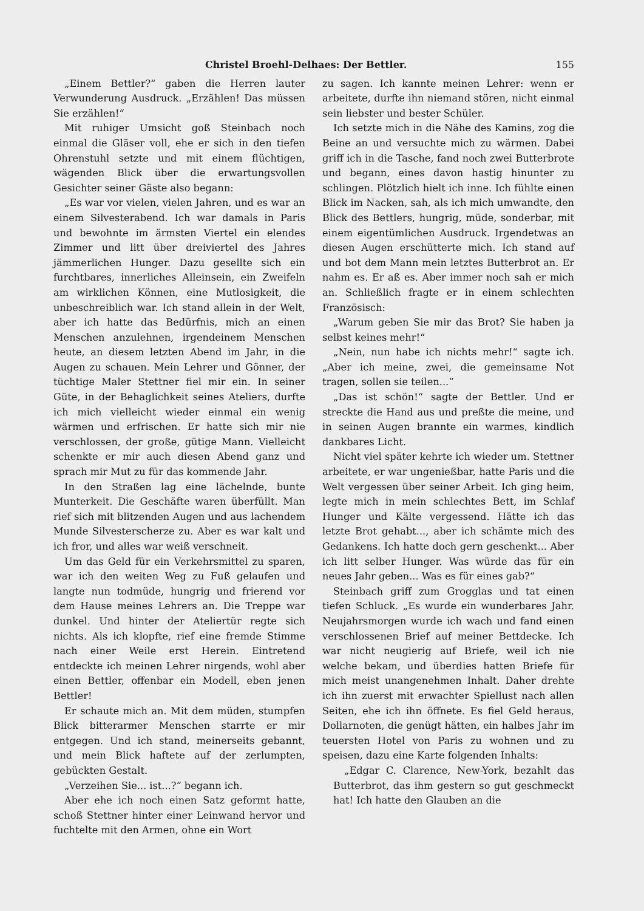Christel Broehl-Delhaes: Der Bettler. 155
„Einem Bettler?“ gaben die Herren lauter Verwunderung Ausdruck. „Erzählen! Das müssen Sie erzählen!“
Mit ruhiger Umsicht goß Steinbach noch einmal die Gläser voll, ehe er sich in den tiefen Ohrenstuhl setzte und mit einem flüchtigen, wägenden Blick über die erwartungsvollen Gesichter seiner Gäste also begann:
„Es war vor vielen, vielen Jahren, und es war an einem Silvesterabend. Ich war damals in Paris und bewohnte im ärmsten Viertel ein elendes Zimmer und litt über dreiviertel des Jahres jämmerlichen Hunger. Dazu gesellte sich ein furchtbares, innerliches Alleinsein, ein Zweifeln am wirklichen Können, eine Mutlosigkeit, die unbeschreiblich war. Ich stand allein in der Welt, aber ich hatte das Bedürfnis, mich an einen Menschen anzulehnen, irgendeinem Menschen heute, an diesem letzten Abend im Jahr, in die Augen zu schauen. Mein Lehrer und Gönner, der tüchtige Maler Stettner fiel mir ein. In seiner Güte, in der Behaglichkeit seines Ateliers, durfte ich mich vielleicht wieder einmal ein wenig wärmen und erfrischen. Er hatte sich mir nie verschlossen, der große, gütige Mann. Vielleicht schenkte er mir auch diesen Abend ganz und sprach mir Mut zu für das kommende Jahr.
In den Straßen lag eine lächelnde, bunte Munterkeit. Die Geschäfte waren überfüllt. Man rief sich mit blitzenden Augen und aus lachendem Munde Silvesterscherze zu. Aber es war kalt und ich fror, und alles war weiß verschneit.
Um das Geld für ein Verkehrsmittel zu sparen, war ich den weiten Weg zu Fuß gelaufen und langte nun todmüde, hungrig und frierend vor dem Hause meines Lehrers an. Die Treppe war dunkel. Und hinter der Ateliertür regte sich nichts. Als ich klopfte, rief eine fremde Stimme nach einer Weile erst Herein. Eintretend entdeckte ich meinen Lehrer nirgends, wohl aber einen Bettler, offenbar ein Modell, eben jenen Bettler!
Er schaute mich an. Mit dem müden, stumpfen Blick bitterarmer Menschen starrte er mir entgegen. Und ich stand, meinerseits gebannt, und mein Blick haftete auf der zerlumpten, gebückten Gestalt.
„Verzeihen Sie... ist...?“ begann ich.
Aber ehe ich noch einen Satz geformt hatte, schoß Stettner hinter einer Leinwand hervor und fuchtelte mit den Armen, ohne ein Wort
zu sagen. Ich kannte meinen Lehrer: wenn er arbeitete, durfte ihn niemand stören, nicht einmal sein liebster und bester Schüler.
Ich setzte mich in die Nähe des Kamins, zog die Beine an und versuchte mich zu wärmen. Dabei griff ich in die Tasche, fand noch zwei Butterbrote und begann, eines davon hastig hinunter zu schlingen. Plötzlich hielt ich inne. Ich fühlte einen Blick im Nacken, sah, als ich mich umwandte, den Blick des Bettlers, hungrig, müde, sonderbar, mit einem eigentümlichen Ausdruck. Irgendetwas an diesen Augen erschütterte mich. Ich stand auf und bot dem Mann mein letztes Butterbrot an. Er nahm es. Er aß es. Aber immer noch sah er mich an. Schließlich fragte er in einem schlechten Französisch:
„Warum geben Sie mir das Brot? Sie haben ja selbst keines mehr!“
„Nein, nun habe ich nichts mehr!“ sagte ich. „Aber ich meine, zwei, die gemeinsame Not tragen, sollen sie teilen...“
„Das ist schön!“ sagte der Bettler. Und er streckte die Hand aus und preßte die meine, und in seinen Augen brannte ein warmes, kindlich dankbares Licht.
Nicht viel später kehrte ich wieder um. Stettner arbeitete, er war ungenießbar, hatte Paris und die Welt vergessen über seiner Arbeit. Ich ging heim, legte mich in mein schlechtes Bett, im Schlaf Hunger und Kälte vergessend. Hätte ich das letzte Brot gehabt..., aber ich schämte mich des Gedankens. Ich hatte doch gern geschenkt... Aber ich litt selber Hunger. Was würde das für ein neues Jahr geben... Was es für eines gab?“
Steinbach griff zum Grogglas und tat einen tiefen Schluck. „Es wurde ein wunderbares Jahr. Neujahrsmorgen wurde ich wach und fand einen verschlossenen Brief auf meiner Bettdecke. Ich war nicht neugierig auf Briefe, weil ich nie welche bekam, und überdies hatten Briefe für mich meist unangenehmen Inhalt. Daher drehte ich ihn zuerst mit erwachter Spiellust nach allen Seiten, ehe ich ihn öffnete. Es fiel Geld heraus, Dollarnoten, die genügt hätten, ein halbes Jahr im teuersten Hotel von Paris zu wohnen und zu speisen, dazu eine Karte folgenden Inhalts:
„Edgar C. Clarence, New-York, bezahlt das Butterbrot, das ihm gestern so gut geschmeckt hat! Ich hatte den Glauben an die